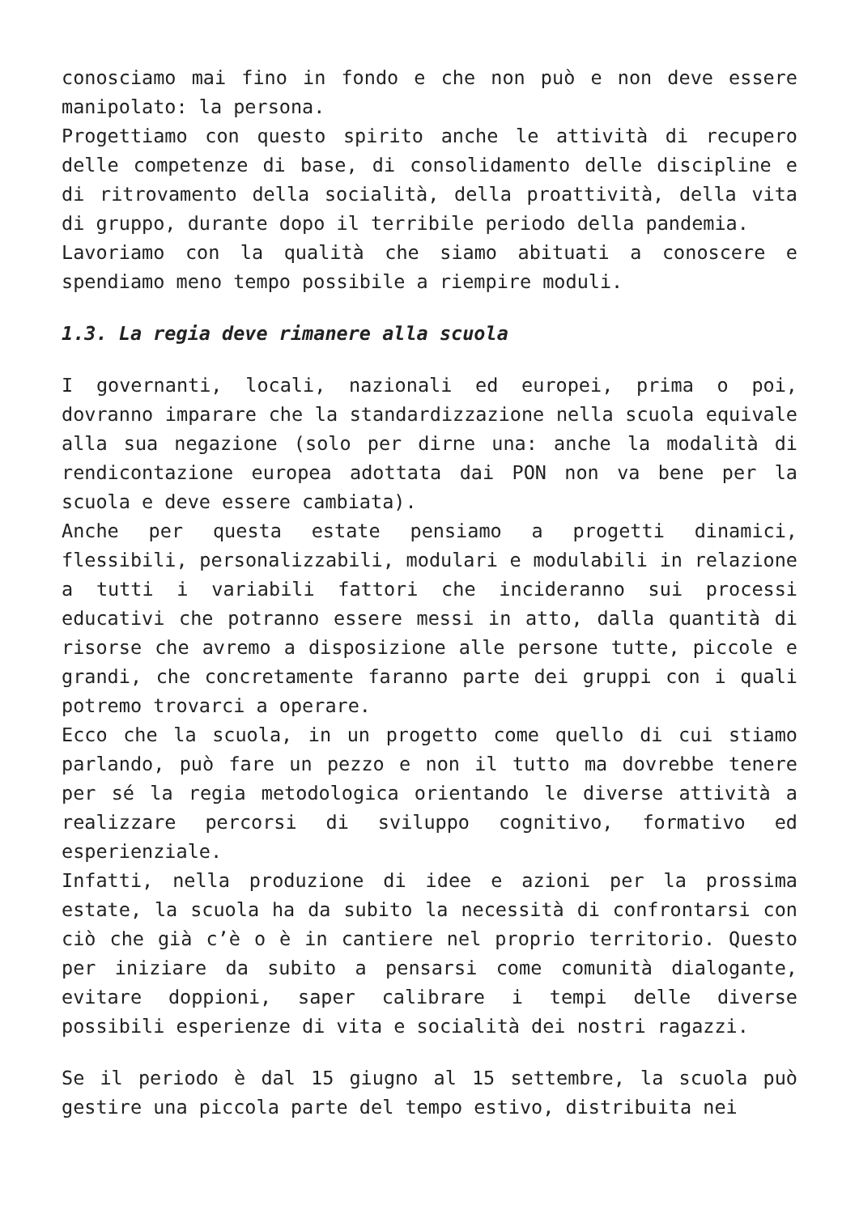conosciamo mai fino in fondo e che non può e non deve essere manipolato: la persona.
Progettiamo con questo spirito anche le attività di recupero delle competenze di base, di consolidamento delle discipline e di ritrovamento della socialità, della proattività, della vita di gruppo, durante dopo il terribile periodo della pandemia.
Lavoriamo con la qualità che siamo abituati a conoscere e spendiamo meno tempo possibile a riempire moduli.
1.3. La regia deve rimanere alla scuola
I governanti, locali, nazionali ed europei, prima o poi, dovranno imparare che la standardizzazione nella scuola equivale alla sua negazione (solo per dirne una: anche la modalità di rendicontazione europea adottata dai PON non va bene per la scuola e deve essere cambiata).
Anche per questa estate pensiamo a progetti dinamici, flessibili, personalizzabili, modulari e modulabili in relazione a tutti i variabili fattori che incideranno sui processi educativi che potranno essere messi in atto, dalla quantità di risorse che avremo a disposizione alle persone tutte, piccole e grandi, che concretamente faranno parte dei gruppi con i quali potremo trovarci a operare.
Ecco che la scuola, in un progetto come quello di cui stiamo parlando, può fare un pezzo e non il tutto ma dovrebbe tenere per sé la regia metodologica orientando le diverse attività a realizzare percorsi di sviluppo cognitivo, formativo ed esperienziale.
Infatti, nella produzione di idee e azioni per la prossima estate, la scuola ha da subito la necessità di confrontarsi con ciò che già c’è o è in cantiere nel proprio territorio. Questo per iniziare da subito a pensarsi come comunità dialogante, evitare doppioni, saper calibrare i tempi delle diverse possibili esperienze di vita e socialità dei nostri ragazzi.
Se il periodo è dal 15 giugno al 15 settembre, la scuola può gestire una piccola parte del tempo estivo, distribuita nei